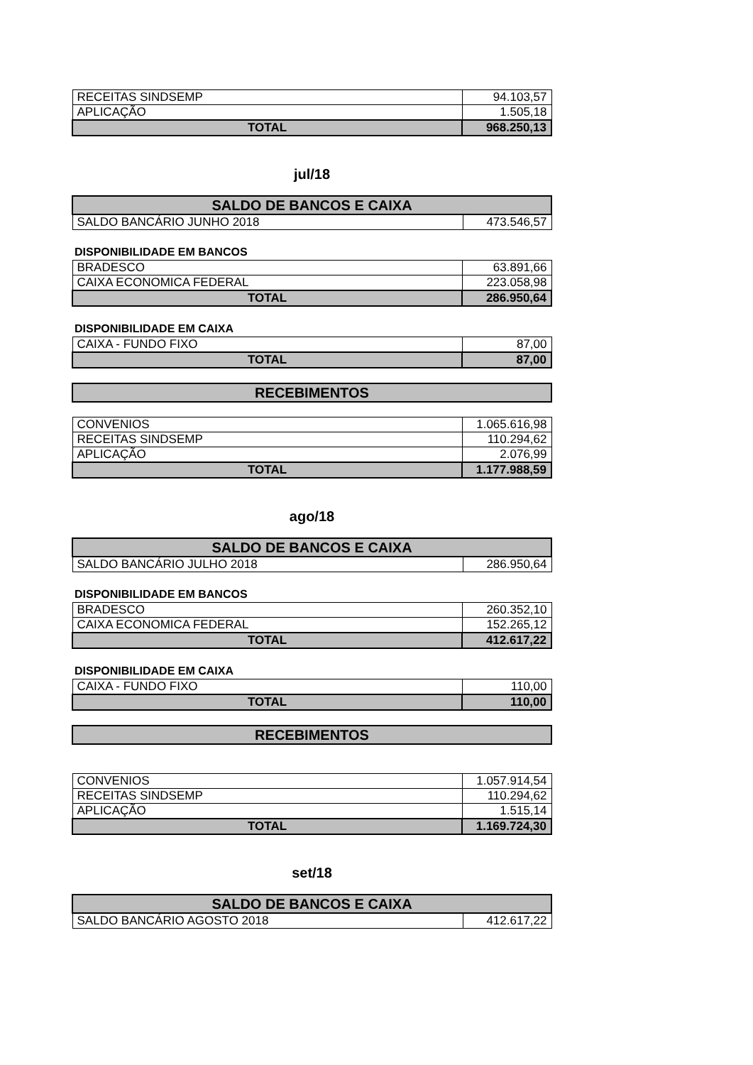| RECEITAS SINDSEMP | 94.103,57 |
| APLICAÇÃO | 1.505,18 |
| TOTAL | 968.250,13 |
jul/18
| SALDO DE BANCOS E CAIXA | |
| SALDO BANCÁRIO JUNHO 2018 | 473.546,57 |
DISPONIBILIDADE EM BANCOS
| BRADESCO | 63.891,66 |
| CAIXA ECONOMICA FEDERAL | 223.058,98 |
| TOTAL | 286.950,64 |
DISPONIBILIDADE EM CAIXA
| CAIXA - FUNDO FIXO | 87,00 |
| TOTAL | 87,00 |
| RECEBIMENTOS |
| CONVENIOS | 1.065.616,98 |
| RECEITAS SINDSEMP | 110.294,62 |
| APLICAÇÃO | 2.076,99 |
| TOTAL | 1.177.988,59 |
ago/18
| SALDO DE BANCOS E CAIXA | |
| SALDO BANCÁRIO JULHO 2018 | 286.950,64 |
DISPONIBILIDADE EM BANCOS
| BRADESCO | 260.352,10 |
| CAIXA ECONOMICA FEDERAL | 152.265,12 |
| TOTAL | 412.617,22 |
DISPONIBILIDADE EM CAIXA
| CAIXA - FUNDO FIXO | 110,00 |
| TOTAL | 110,00 |
| RECEBIMENTOS |
| CONVENIOS | 1.057.914,54 |
| RECEITAS SINDSEMP | 110.294,62 |
| APLICAÇÃO | 1.515,14 |
| TOTAL | 1.169.724,30 |
set/18
| SALDO DE BANCOS E CAIXA | |
| SALDO BANCÁRIO AGOSTO 2018 | 412.617,22 |